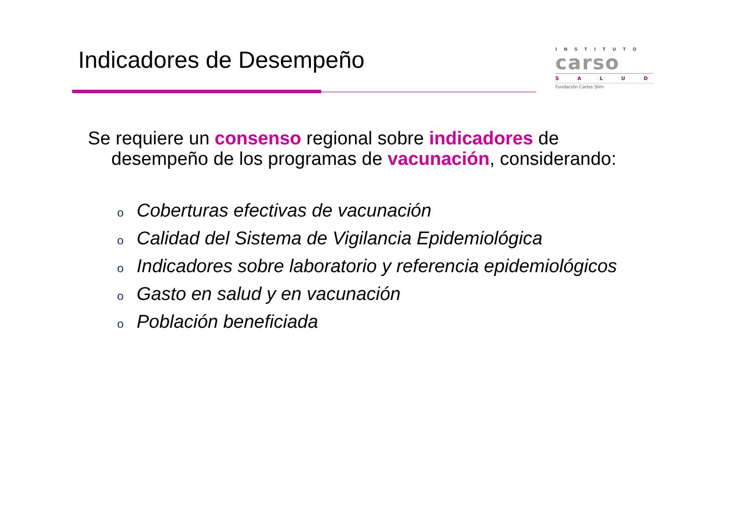Indicadores de Desempeño
INSTITUTO
carso
SALUD
Fundación Carlos Slim
Se requiere un consenso regional sobre indicadores de
desempeño de los programas de vacunación, considerando:
o Coberturas efectivas de vacunación
o Calidad del Sistema de Vigilancia Epidemiológica
o Indicadores sobre laboratorio y referencia epidemiológicos
o Gasto en salud y en vacunación
o Población beneficiada